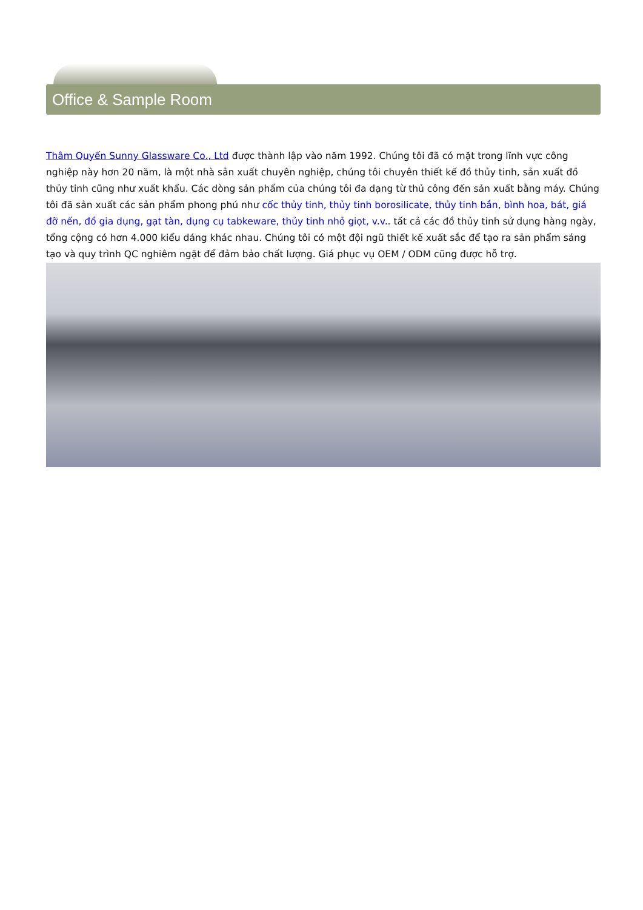Office & Sample Room
Thâm Quyến Sunny Glassware Co., Ltd được thành lập vào năm 1992. Chúng tôi đã có mặt trong lĩnh vực công nghiệp này hơn 20 năm, là một nhà sản xuất chuyên nghiệp, chúng tôi chuyên thiết kế đồ thủy tinh, sản xuất đồ thủy tinh cũng như xuất khẩu. Các dòng sản phẩm của chúng tôi đa dạng từ thủ công đến sản xuất bằng máy. Chúng tôi đã sản xuất các sản phẩm phong phú như cốc thủy tinh, thủy tinh borosilicate, thủy tinh bắn, bình hoa, bát, giá đỡ nến, đồ gia dụng, gạt tàn, dụng cụ tabkeware, thủy tinh nhỏ giọt, v.v.. tất cả các đồ thủy tinh sử dụng hàng ngày, tổng cộng có hơn 4.000 kiểu dáng khác nhau. Chúng tôi có một đội ngũ thiết kế xuất sắc để tạo ra sản phẩm sáng tạo và quy trình QC nghiêm ngặt để đảm bảo chất lượng. Giá phục vụ OEM / ODM cũng được hỗ trợ.